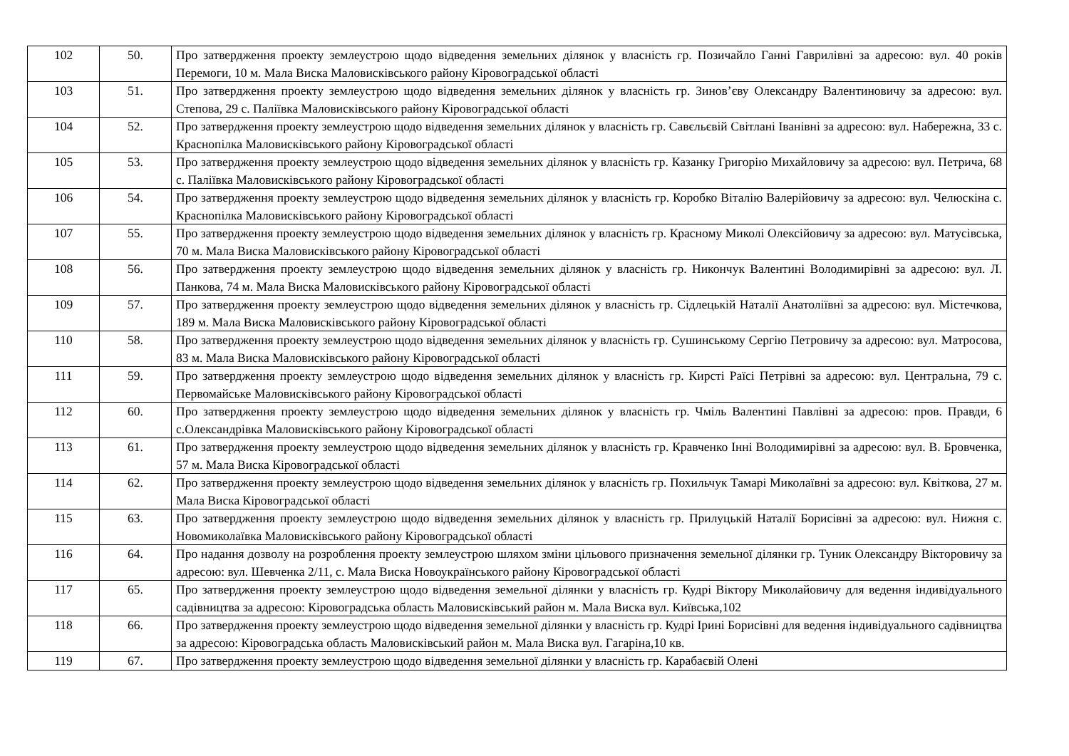| 102 | 50. | Про затвердження проекту землеустрою щодо відведення земельних ділянок у власність гр. Позичайло Ганні Гаврилівні за адресою: вул. 40 років Перемоги, 10 м. Мала Виска Маловисківського району Кіровоградської області |
| 103 | 51. | Про затвердження проекту землеустрою щодо відведення земельних ділянок у власність гр. Зинов’єву Олександру Валентиновичу за адресою: вул. Степова, 29 с. Паліївка Маловисківського району Кіровоградської області |
| 104 | 52. | Про затвердження проекту землеустрою щодо відведення земельних ділянок у власність гр. Савєльєвій Світлані Іванівні за адресою: вул. Набережна, 33 с. Краснопілка Маловисківського району Кіровоградської області |
| 105 | 53. | Про затвердження проекту землеустрою щодо відведення земельних ділянок у власність гр. Казанку Григорію Михайловичу за адресою: вул. Петрича, 68 с. Паліївка Маловисківського району Кіровоградської області |
| 106 | 54. | Про затвердження проекту землеустрою щодо відведення земельних ділянок у власність гр. Коробко Віталію Валерійовичу за адресою: вул. Челюскіна с. Краснопілка Маловисківського району Кіровоградської області |
| 107 | 55. | Про затвердження проекту землеустрою щодо відведення земельних ділянок у власність гр. Красному Миколі Олексійовичу за адресою: вул. Матусівська, 70 м. Мала Виска Маловисківського району Кіровоградської області |
| 108 | 56. | Про затвердження проекту землеустрою щодо відведення земельних ділянок у власність гр. Никончук Валентині Володимирівні за адресою: вул. Л. Панкова, 74 м. Мала Виска Маловисківського району Кіровоградської області |
| 109 | 57. | Про затвердження проекту землеустрою щодо відведення земельних ділянок у власність гр. Сідлецькій Наталії Анатоліївні за адресою: вул. Містечкова, 189 м. Мала Виска Маловисківського району Кіровоградської області |
| 110 | 58. | Про затвердження проекту землеустрою щодо відведення земельних ділянок у власність гр. Сушинському Сергію Петровичу за адресою: вул. Матросова, 83 м. Мала Виска Маловисківського району Кіровоградської області |
| 111 | 59. | Про затвердження проекту землеустрою щодо відведення земельних ділянок у власність гр. Кирсті Раїсі Петрівні за адресою: вул. Центральна, 79 с. Первомайське Маловисківського району Кіровоградської області |
| 112 | 60. | Про затвердження проекту землеустрою щодо відведення земельних ділянок у власність гр. Чміль Валентині Павлівні за адресою: пров. Правди, 6 с.Олександрівка Маловисківського району Кіровоградської області |
| 113 | 61. | Про затвердження проекту землеустрою щодо відведення земельних ділянок у власність гр. Кравченко Інні Володимирівні за адресою: вул. В. Бровченка, 57 м. Мала Виска Кіровоградської області |
| 114 | 62. | Про затвердження проекту землеустрою щодо відведення земельних ділянок у власність гр. Похильчук Тамарі Миколаївні за адресою: вул. Квіткова, 27 м. Мала Виска Кіровоградської області |
| 115 | 63. | Про затвердження проекту землеустрою щодо відведення земельних ділянок у власність гр. Прилуцькій Наталії Борисівні за адресою: вул. Нижня с. Новомиколаївка Маловисківського району Кіровоградської області |
| 116 | 64. | Про надання дозволу на розроблення проекту землеустрою шляхом зміни цільового призначення земельної ділянки гр. Туник Олександру Вікторовичу за адресою: вул. Шевченка 2/11, с. Мала Виска Новоукраїнського району Кіровоградської області |
| 117 | 65. | Про затвердження проекту землеустрою щодо відведення земельної ділянки у власність гр. Кудрі Віктору Миколайовичу для ведення індивідуального садівництва за адресою: Кіровоградська область Маловисківський район м. Мала Виска вул. Київська,102 |
| 118 | 66. | Про затвердження проекту землеустрою щодо відведення земельної ділянки у власність гр. Кудрі Ірині Борисівні для ведення індивідуального садівництва за адресою: Кіровоградська область Маловисківський район м. Мала Виска вул. Гагаріна,10 кв. |
| 119 | 67. | Про затвердження проекту землеустрою щодо відведення земельної ділянки у власність гр. Карабаєвій Олені |